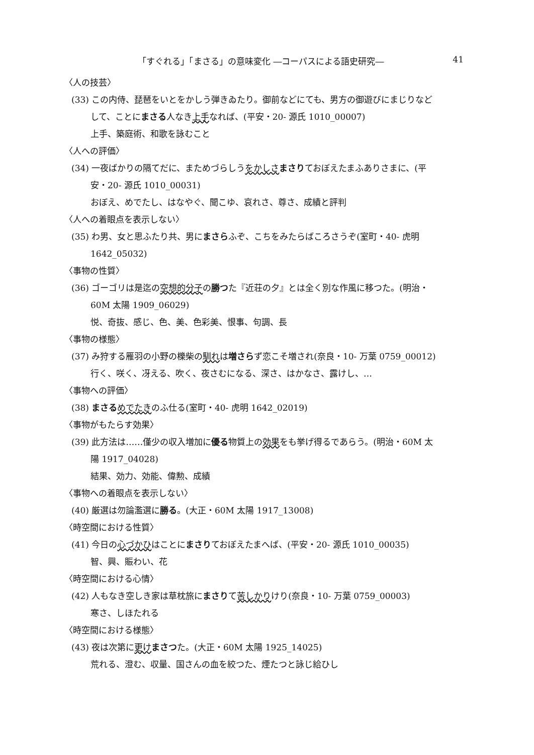「すぐれる」「まさる」の意味変化 ―コーパスによる語史研究― 41
〈人の技芸〉
(33) この内侍、琵琶をいとをかしう弾きゐたり。御前などにても、男方の御遊びにまじりなど
して、ことにまさる人なき上手なれば、(平安・20- 源氏 1010_00007)
上手、築庭術、和歌を詠むこと
〈人への評価〉
(34) 一夜ばかりの隔てだに、まためづらしうをかしさ まさりておぼえたまふありさまに、(平
安・20- 源氏 1010_00031)
おぼえ、めでたし、はなやぐ、聞こゆ、哀れさ、尊さ、成績と評判
〈人への着眼点を表示しない〉
(35) わ男、女と思ふたり共、男にまさらふぞ、こちをみたらばころさうぞ(室町・40- 虎明
1642_05032)
〈事物の性質〉
(36) ゴーゴリは是迄の空想的分子の勝つた『近荘の夕』とは全く別な作風に移つた。(明治・
60M 太陽 1909_06029)
悦、奇抜、感じ、色、美、色彩美、恨事、句調、長
〈事物の様態〉
(37) み狩する雁羽の小野の櫟柴の馴れは増さらず恋こそ増され(奈良・10- 万葉 0759_00012)
行く、咲く、冴える、吹く、夜さむになる、深さ、はかなさ、露けし、…
〈事物への評価〉
(38) まさる めでたきのふ仕る(室町・40- 虎明 1642_02019)
〈事物がもたらす効果〉
(39) 此方法は……僅少の収入増加に優る物質上の効果をも挙げ得るであらう。(明治・60M 太
陽 1917_04028)
結果、効力、効能、偉勲、成績
〈事物への着眼点を表示しない〉
(40) 厳選は勿論濫選に勝る。(大正・60M 太陽 1917_13008)
〈時空間における性質〉
(41) 今日の心づかひはことにまさりておぼえたまへば、(平安・20- 源氏 1010_00035)
智、興、賑わい、花
〈時空間における心情〉
(42) 人もなき空しき家は草枕旅にまさりて苦しかりけり(奈良・10- 万葉 0759_00003)
寒さ、しほたれる
〈時空間における様態〉
(43) 夜は次第に更け まさつた。(大正・60M 太陽 1925_14025)
荒れる、澄む、収量、国さんの血を絞つた、煙たつと詠じ給ひし